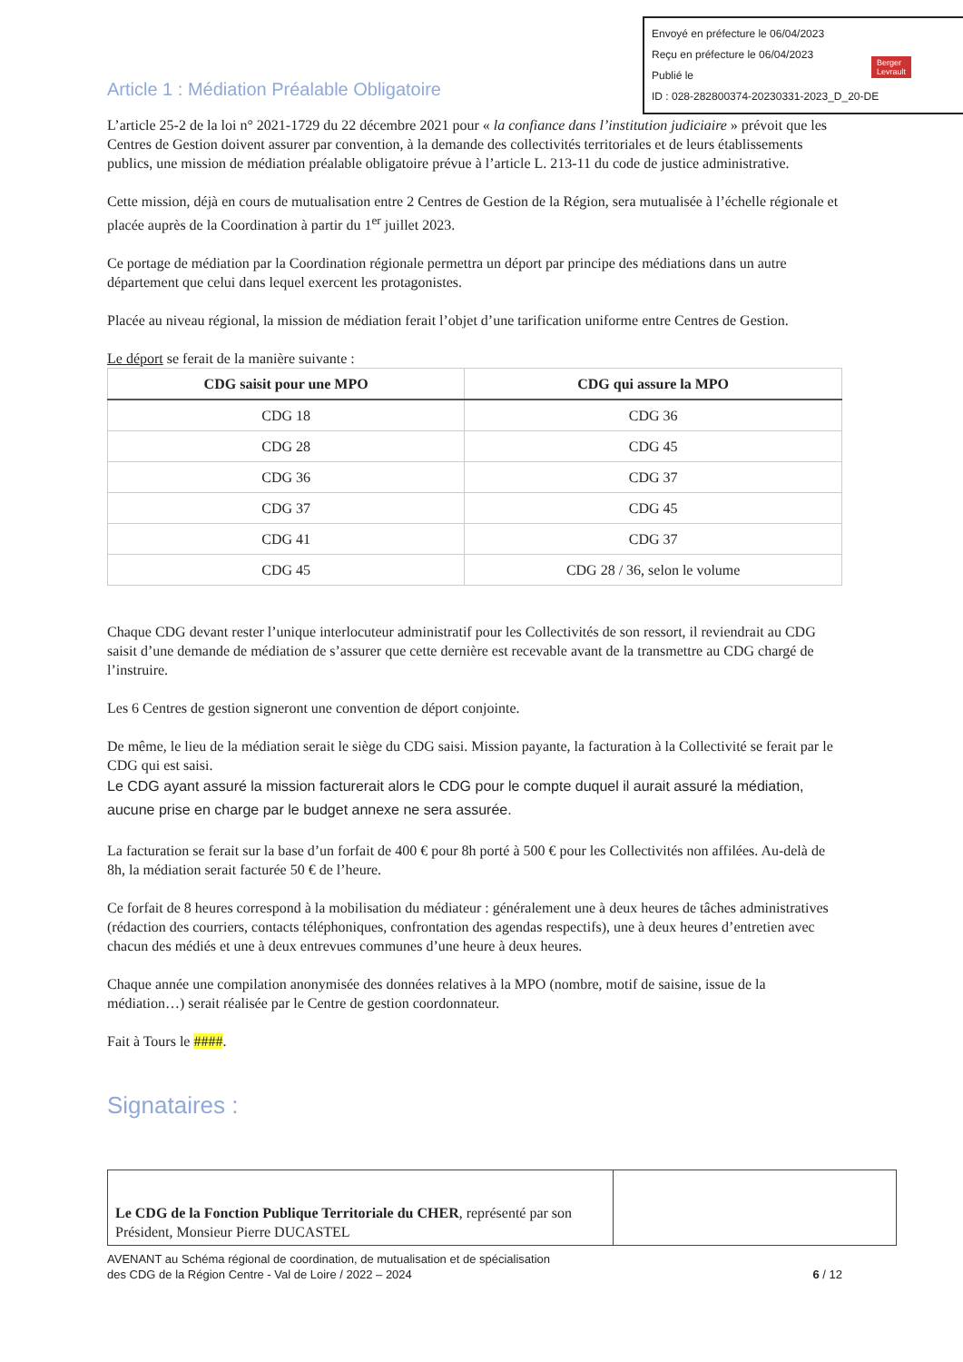Envoyé en préfecture le 06/04/2023
Reçu en préfecture le 06/04/2023
Publié le
ID : 028-282800374-20230331-2023_D_20-DE
Berger
Levrault
Article 1 : Médiation Préalable Obligatoire
L’article 25-2 de la loi n° 2021-1729 du 22 décembre 2021 pour « la confiance dans l’institution judiciaire » prévoit que les Centres de Gestion doivent assurer par convention, à la demande des collectivités territoriales et de leurs établissements publics, une mission de médiation préalable obligatoire prévue à l’article L. 213-11 du code de justice administrative.
Cette mission, déjà en cours de mutualisation entre 2 Centres de Gestion de la Région, sera mutualisée à l’échelle régionale et placée auprès de la Coordination à partir du 1<sup>er</sup> juillet 2023.
Ce portage de médiation par la Coordination régionale permettra un déport par principe des médiations dans un autre département que celui dans lequel exercent les protagonistes.
Placée au niveau régional, la mission de médiation ferait l’objet d’une tarification uniforme entre Centres de Gestion.
Le déport se ferait de la manière suivante :
| CDG saisit pour une MPO | CDG qui assure la MPO |
| --- | --- |
| CDG 18 | CDG 36 |
| CDG 28 | CDG 45 |
| CDG 36 | CDG 37 |
| CDG 37 | CDG 45 |
| CDG 41 | CDG 37 |
| CDG 45 | CDG 28 / 36, selon le volume |
Chaque CDG devant rester l’unique interlocuteur administratif pour les Collectivités de son ressort, il reviendrait au CDG saisit d’une demande de médiation de s’assurer que cette dernière est recevable avant de la transmettre au CDG chargé de l’instruire.
Les 6 Centres de gestion signeront une convention de déport conjointe.
De même, le lieu de la médiation serait le siège du CDG saisi. Mission payante, la facturation à la Collectivité se ferait par le CDG qui est saisi.
Le CDG ayant assuré la mission facturerait alors le CDG pour le compte duquel il aurait assuré la médiation, aucune prise en charge par le budget annexe ne sera assurée.
La facturation se ferait sur la base d’un forfait de 400 € pour 8h porté à 500 € pour les Collectivités non affilées. Au-delà de 8h, la médiation serait facturée 50 € de l’heure.
Ce forfait de 8 heures correspond à la mobilisation du médiateur : généralement une à deux heures de tâches administratives (rédaction des courriers, contacts téléphoniques, confrontation des agendas respectifs), une à deux heures d’entretien avec chacun des médiés et une à deux entrevues communes d’une heure à deux heures.
Chaque année une compilation anonymisée des données relatives à la MPO (nombre, motif de saisine, issue de la médiation…) serait réalisée par le Centre de gestion coordonnateur.
Fait à Tours le ####.
Signataires :
| Le CDG de la Fonction Publique Territoriale du CHER , représenté par son Président, Monsieur Pierre DUCASTEL | |
AVENANT au Schéma régional de coordination, de mutualisation et de spécialisation
des CDG de la Région Centre - Val de Loire / 2022 – 2024 6 / 12